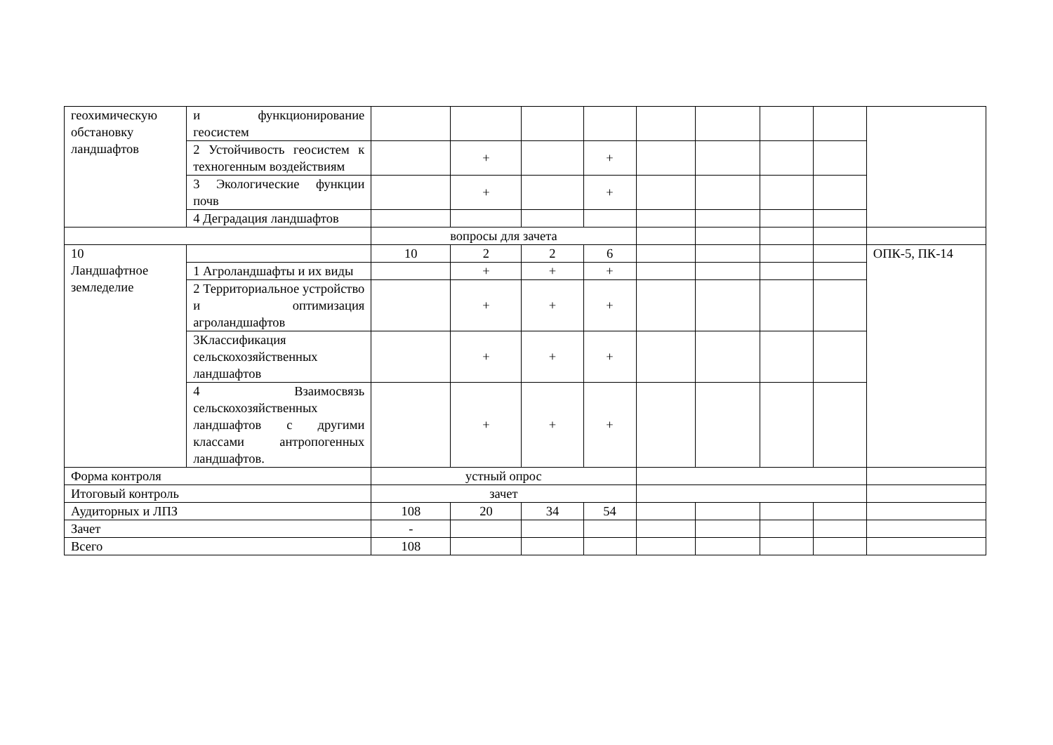| геохимическую обстановку ландшафтов | и функционирование геосистем | | | | | | | | | |
| | 2 Устойчивость геосистем к техногенным воздействиям | | + | | + | | | | | |
| | 3 Экологические функции почв | | + | | + | | | | | |
| | 4 Деградация ландшафтов | | | | | | | | | |
| | | вопросы для зачета | | | | | | | | |
| 10 Ландшафтное земледелие | | 10 | 2 | 2 | 6 | | | | | ОПК-5, ПК-14 |
| | 1 Агроландшафты и их виды | | + | + | + | | | | | |
| | 2 Территориальное устройство и оптимизация агроландшафтов | | + | + | + | | | | | |
| | 3Классификация сельскохозяйственных ландшафтов | | + | + | + | | | | | |
| | 4 Взаимосвязь сельскохозяйственных ландшафтов с другими классами антропогенных ландшафтов. | | + | + | + | | | | | |
| Форма контроля | | устный опрос | | | | | | | | |
| Итоговый контроль | | зачет | | | | | | | | |
| Аудиторных и ЛПЗ | | 108 | 20 | 34 | 54 | | | | | |
| Зачет | | - | | | | | | | | |
| Всего | | 108 | | | | | | | | |